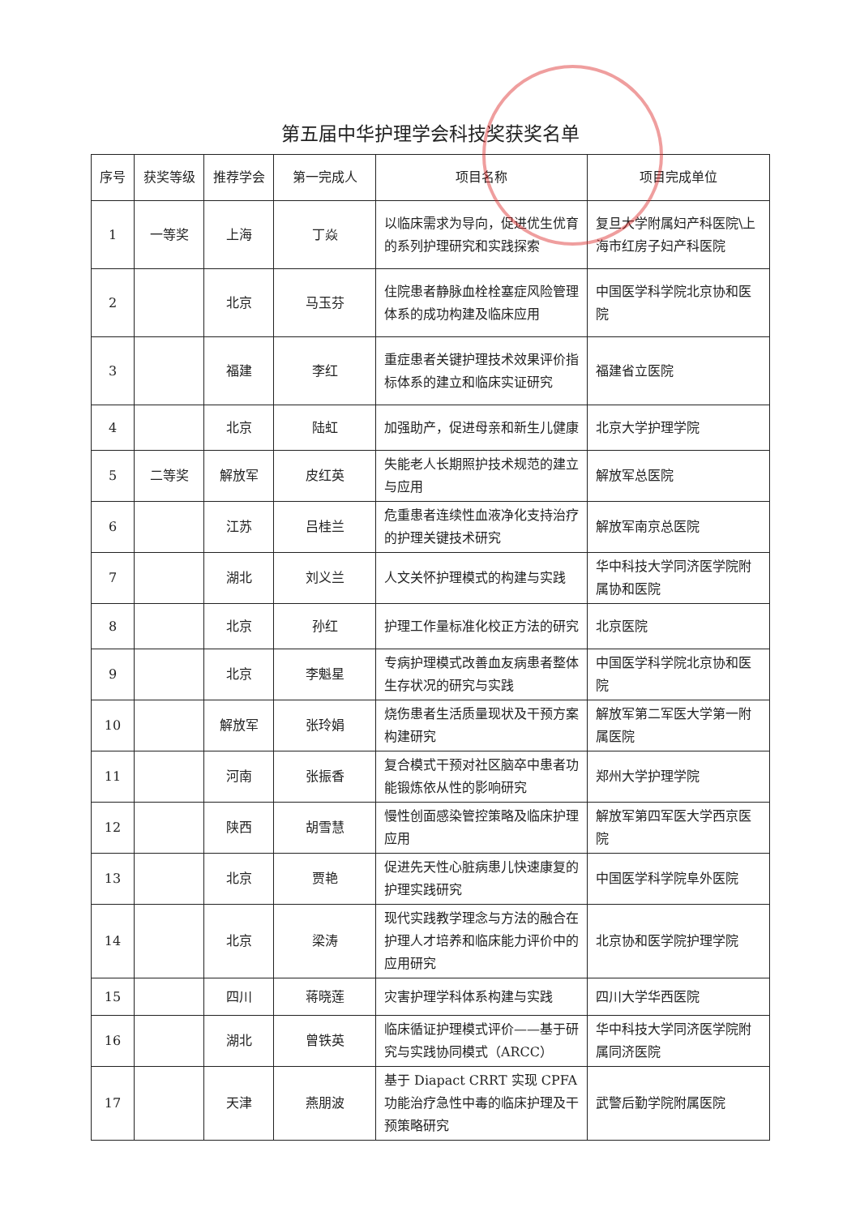第五届中华护理学会科技奖获奖名单
| 序号 | 获奖等级 | 推荐学会 | 第一完成人 | 项目名称 | 项目完成单位 |
| --- | --- | --- | --- | --- | --- |
| 1 | 一等奖 | 上海 | 丁焱 | 以临床需求为导向，促进优生优育的系列护理研究和实践探索 | 复旦大学附属妇产科医院\上海市红房子妇产科医院 |
| 2 | | 北京 | 马玉芬 | 住院患者静脉血栓栓塞症风险管理体系的成功构建及临床应用 | 中国医学科学院北京协和医院 |
| 3 | | 福建 | 李红 | 重症患者关键护理技术效果评价指标体系的建立和临床实证研究 | 福建省立医院 |
| 4 | | 北京 | 陆虹 | 加强助产，促进母亲和新生儿健康 | 北京大学护理学院 |
| 5 | 二等奖 | 解放军 | 皮红英 | 失能老人长期照护技术规范的建立与应用 | 解放军总医院 |
| 6 | | 江苏 | 吕桂兰 | 危重患者连续性血液净化支持治疗的护理关键技术研究 | 解放军南京总医院 |
| 7 | | 湖北 | 刘义兰 | 人文关怀护理模式的构建与实践 | 华中科技大学同济医学院附属协和医院 |
| 8 | | 北京 | 孙红 | 护理工作量标准化校正方法的研究 | 北京医院 |
| 9 | | 北京 | 李魁星 | 专病护理模式改善血友病患者整体生存状况的研究与实践 | 中国医学科学院北京协和医院 |
| 10 | | 解放军 | 张玲娟 | 烧伤患者生活质量现状及干预方案构建研究 | 解放军第二军医大学第一附属医院 |
| 11 | | 河南 | 张振香 | 复合模式干预对社区脑卒中患者功能锻炼依从性的影响研究 | 郑州大学护理学院 |
| 12 | | 陕西 | 胡雪慧 | 慢性创面感染管控策略及临床护理应用 | 解放军第四军医大学西京医院 |
| 13 | | 北京 | 贾艳 | 促进先天性心脏病患儿快速康复的护理实践研究 | 中国医学科学院阜外医院 |
| 14 | | 北京 | 梁涛 | 现代实践教学理念与方法的融合在护理人才培养和临床能力评价中的应用研究 | 北京协和医学院护理学院 |
| 15 | | 四川 | 蒋晓莲 | 灾害护理学科体系构建与实践 | 四川大学华西医院 |
| 16 | | 湖北 | 曾铁英 | 临床循证护理模式评价——基于研究与实践协同模式（ARCC） | 华中科技大学同济医学院附属同济医院 |
| 17 | | 天津 | 燕朋波 | 基于 Diapact CRRT 实现 CPFA 功能治疗急性中毒的临床护理及干预策略研究 | 武警后勤学院附属医院 |